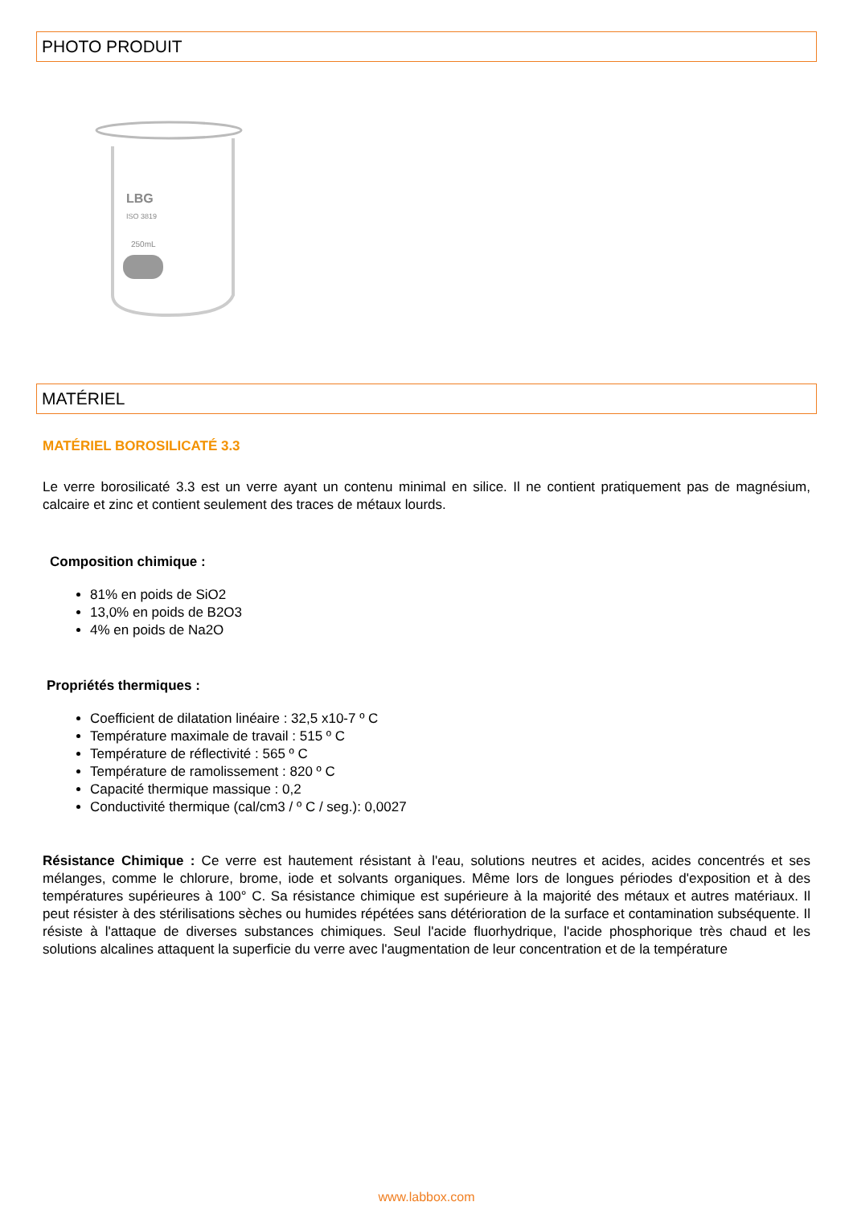PHOTO PRODUIT
LBG
ISO 3819
250mL
MATÉRIEL
MATÉRIEL BOROSILICATÉ 3.3
Le verre borosilicaté 3.3 est un verre ayant un contenu minimal en silice. Il ne contient pratiquement pas de magnésium, calcaire et zinc et contient seulement des traces de métaux lourds.
Composition chimique :
81% en poids de SiO2
13,0% en poids de B2O3
4% en poids de Na2O
Propriétés thermiques :
Coefficient de dilatation linéaire : 32,5 x10-7 º C
Température maximale de travail : 515 º C
Température de réflectivité : 565 º C
Température de ramolissement : 820 º C
Capacité thermique massique : 0,2
Conductivité thermique (cal/cm3 / º C / seg.): 0,0027
Résistance Chimique : Ce verre est hautement résistant à l'eau, solutions neutres et acides, acides concentrés et ses mélanges, comme le chlorure, brome, iode et solvants organiques. Même lors de longues périodes d'exposition et à des températures supérieures à 100° C. Sa résistance chimique est supérieure à la majorité des métaux et autres matériaux. Il peut résister à des stérilisations sèches ou humides répétées sans détérioration de la surface et contamination subséquente. Il résiste à l'attaque de diverses substances chimiques. Seul l'acide fluorhydrique, l'acide phosphorique très chaud et les solutions alcalines attaquent la superficie du verre avec l'augmentation de leur concentration et de la température
www.labbox.com